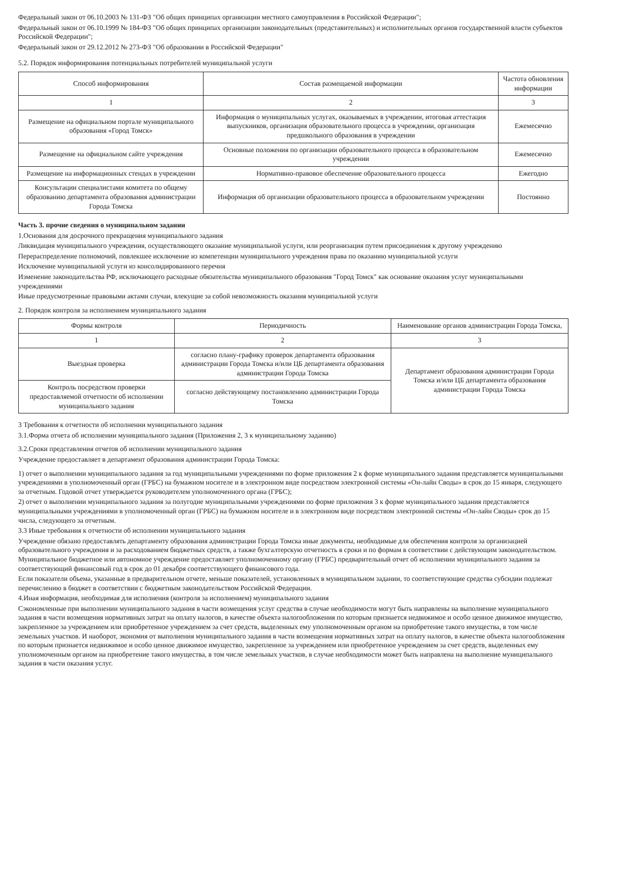Федеральный закон от 06.10.2003 № 131-ФЗ "Об общих принципах организации местного самоуправления в Российской Федерации";
Федеральный закон от 06.10.1999 № 184-ФЗ "Об общих принципах организации законодательных (представительных) и исполнительных органов государственной власти субъектов Российской Федерации";
Федеральный закон от 29.12.2012 № 273-ФЗ "Об образовании в Российской Федерации"
5.2. Порядок информирования потенциальных потребителей муниципальной услуги
| Способ информирования | Состав размещаемой информации | Частота обновления информации |
| --- | --- | --- |
| 1 | 2 | 3 |
| Размещение на официальном портале муниципального образования «Город Томск» | Информация о муниципальных услугах, оказываемых в учреждении, итоговая аттестация выпускников, организация образовательного процесса в учреждении, организация предшкольного образования в учреждении | Ежемесячно |
| Размещение на официальном сайте учреждения | Основные положения по организации образовательного процесса в образовательном учреждении | Ежемесячно |
| Размещение на информационных стендах в учреждении | Нормативно-правовое обеспечение образовательного процесса | Ежегодно |
| Консультации специалистами комитета по общему образованию департамента образования администрации Города Томска | Информация об организации образовательного процесса в образовательном учреждении | Постоянно |
Часть 3. прочие сведения о муниципальном задании
1.Основания для досрочного прекращения муниципального задания
Ликвидация муниципального учреждения, осуществляющего оказание муниципальной услуги, или реорганизация путем присоединения к другому учреждению
Перераспределение полномочий, повлекшее исключение из компетенции муниципального учреждения права по оказанию муниципальной услуги
Исключение муниципальной услуги из консолидированного перечня
Изменение законодательства РФ, исключающего расходные обязательства муниципального образования "Город Томск" как основание оказания услуг муниципальными учреждениями
Иные предусмотренные правовыми актами случаи, влекущие за собой невозможность оказания муниципальной услуги
2. Порядок контроля за исполнением муниципального задания
| Формы контроля | Периодичность | Наименование органов администрации Города Томска, |
| --- | --- | --- |
| 1 | 2 | 3 |
| Выездная проверка | согласно плану-графику проверок департамента образования администрации Города Томска и/или ЦБ департамента образования администрации Города Томска | Департамент образования администрации Города Томска и/или ЦБ департамента образования администрации Города Томска |
| Контроль посредством проверки предоставляемой отчетности об исполнении муниципального задания | согласно действующему постановлению администрации Города Томска | |
3 Требования к отчетности об исполнении муниципального задания
3.1.Форма отчета об исполнении муниципального задания (Приложения 2, 3 к муниципальному заданию)
3.2.Сроки представления отчетов об исполнении муниципального задания
Учреждение предоставляет в департамент образования администрации Города Томска:
1) отчет о выполнении муниципального задания за год муниципальными учреждениями по форме приложения 2 к форме муниципального задания представляется муниципальными учреждениями в уполномоченный орган (ГРБС) на бумажном носителе и в электронном виде посредством электронной системы «Он-лайн Своды» в срок до 15 января, следующего за отчетным. Годовой отчет утверждается руководителем уполномоченного органа (ГРБС);
2) отчет о выполнении муниципального задания за полугодие муниципальными учреждениями по форме приложения 3 к форме муниципального задания представляется муниципальными учреждениями в уполномоченный орган (ГРБС) на бумажном носителе и в электронном виде посредством электронной системы «Он-лайн Своды» срок до 15 числа, следующего за отчетным.
3.3 Иные требования к отчетности об исполнении муниципального задания
Учреждение обязано предоставлять департаменту образования администрации Города Томска иные документы, необходимые для обеспечения контроля за организацией образовательного учреждения и за расходованием бюджетных средств, а также бухгалтерскую отчетность в сроки и по формам в соответствии с действующим законодательством. Муниципальное бюджетное или автономное учреждение предоставляет уполномоченному органу (ГРБС) предварительный отчет об исполнении муниципального задания за соответствующий финансовый год в срок до 01 декабря соответствующего финансового года.
Если показатели объема, указанные в предварительном отчете, меньше показателей, установленных в муниципальном задании, то соответствующие средства субсидии подлежат перечислению в бюджет в соответствии с бюджетным законодательством Российской Федерации.
4.Иная информация, необходимая для исполнения (контроля за исполнением) муниципального задания
Сэкономленные при выполнении муниципального задания в части возмещения услуг средства в случае необходимости могут быть направлены на выполнение муниципального задания в части возмещения нормативных затрат на оплату налогов, в качестве объекта налогообложения по которым признается недвижимое и особо ценное движимое имущество, закрепленное за учреждением или приобретенное учреждением за счет средств, выделенных ему уполномоченным органом на приобретение такого имущества, в том числе земельных участков. И наоборот, экономия от выполнения муниципального задания в части возмещения нормативных затрат на оплату налогов, в качестве объекта налогообложения по которым признается недвижимое и особо ценное движимое имущество, закрепленное за учреждением или приобретенное учреждением за счет средств, выделенных ему уполномоченным органом на приобретение такого имущества, в том числе земельных участков, в случае необходимости может быть направлена на выполнение муниципального задания в части оказания услуг.